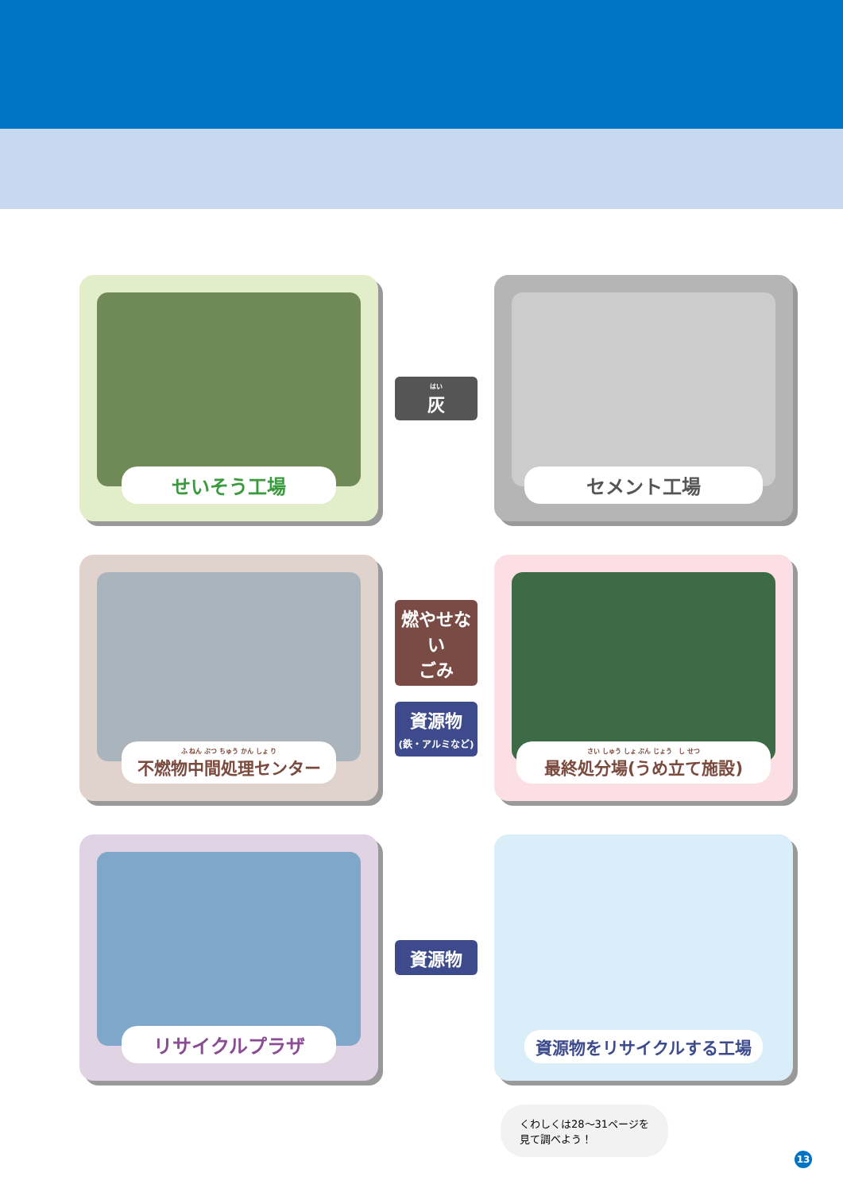せいそう工場
はい
灰
セメント工場
ふ ねん ぶつ ちゅう かん しょ り
不燃物中間処理センター
燃やせない
ごみ
資源物
(鉄・アルミなど)
さい しゅう しょ ぶん じょう　し せつ
最終処分場(うめ立て施設)
リサイクルプラザ
資源物
資源物をリサイクルする工場
くわしくは28〜31ページを
見て調べよう！
13